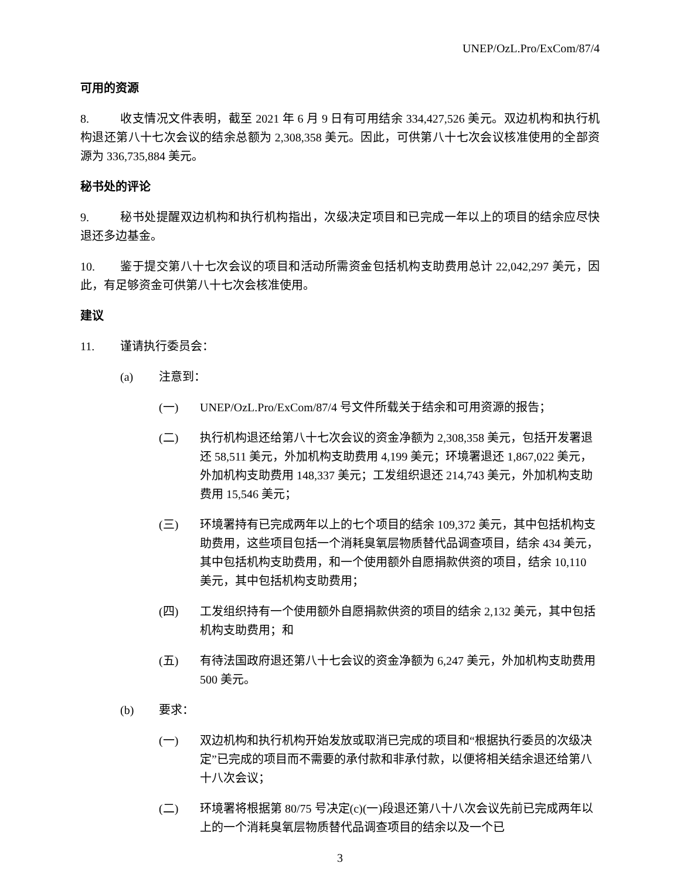UNEP/OzL.Pro/ExCom/87/4
可用的资源
8. 收支情况文件表明，截至 2021 年 6 月 9 日有可用结余 334,427,526 美元。双边机构和执行机构退还第八十七次会议的结余总额为 2,308,358 美元。因此，可供第八十七次会议核准使用的全部资源为 336,735,884 美元。
秘书处的评论
9. 秘书处提醒双边机构和执行机构指出，次级决定项目和已完成一年以上的项目的结余应尽快退还多边基金。
10. 鉴于提交第八十七次会议的项目和活动所需资金包括机构支助费用总计 22,042,297 美元，因此，有足够资金可供第八十七次会核准使用。
建议
11. 谨请执行委员会：
(a) 注意到：
(一) UNEP/OzL.Pro/ExCom/87/4 号文件所载关于结余和可用资源的报告；
(二) 执行机构退还给第八十七次会议的资金净额为 2,308,358 美元，包括开发署退还 58,511 美元，外加机构支助费用 4,199 美元；环境署退还 1,867,022 美元，外加机构支助费用 148,337 美元；工发组织退还 214,743 美元，外加机构支助费用 15,546 美元；
(三) 环境署持有已完成两年以上的七个项目的结余 109,372 美元，其中包括机构支助费用，这些项目包括一个消耗臭氧层物质替代品调查项目，结余 434 美元，其中包括机构支助费用，和一个使用额外自愿捐款供资的项目，结余 10,110 美元，其中包括机构支助费用；
(四) 工发组织持有一个使用额外自愿捐款供资的项目的结余 2,132 美元，其中包括机构支助费用；和
(五) 有待法国政府退还第八十七会议的资金净额为 6,247 美元，外加机构支助费用 500 美元。
(b) 要求：
(一) 双边机构和执行机构开始发放或取消已完成的项目和“根据执行委员的次级决定”已完成的项目而不需要的承付款和非承付款，以便将相关结余退还给第八十八次会议；
(二) 环境署将根据第 80/75 号决定(c)(一)段退还第八十八次会议先前已完成两年以上的一个消耗臭氧层物质替代品调查项目的结余以及一个已
3